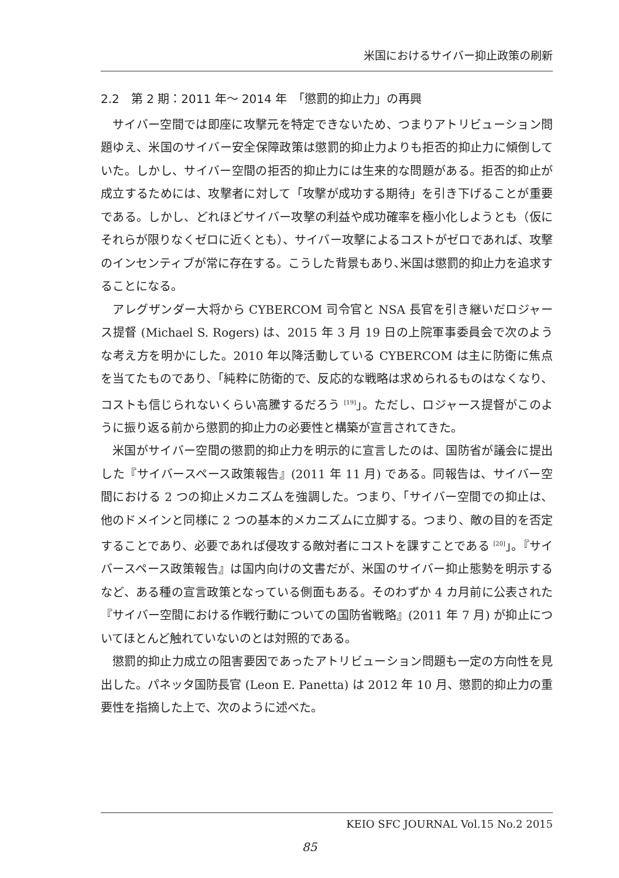米国におけるサイバー抑止政策の刷新
2.2　第 2 期：2011 年〜 2014 年　「懲罰的抑止力」の再興
サイバー空間では即座に攻撃元を特定できないため、つまりアトリビューション問題ゆえ、米国のサイバー安全保障政策は懲罰的抑止力よりも拒否的抑止力に傾倒していた。しかし、サイバー空間の拒否的抑止力には生来的な問題がある。拒否的抑止が成立するためには、攻撃者に対して「攻撃が成功する期待」を引き下げることが重要である。しかし、どれほどサイバー攻撃の利益や成功確率を極小化しようとも（仮にそれらが限りなくゼロに近くとも）、サイバー攻撃によるコストがゼロであれば、攻撃のインセンティブが常に存在する。こうした背景もあり､米国は懲罰的抑止力を追求することになる。
アレグザンダー大将から CYBERCOM 司令官と NSA 長官を引き継いだロジャース提督 (Michael S. Rogers) は、2015 年 3 月 19 日の上院軍事委員会で次のような考え方を明かにした。2010 年以降活動している CYBERCOM は主に防衛に焦点を当てたものであり、「純粋に防衛的で、反応的な戦略は求められるものはなくなり、コストも信じられないくらい高騰するだろう <sup>[19]</sup>」。ただし、ロジャース提督がこのように振り返る前から懲罰的抑止力の必要性と構築が宣言されてきた。
米国がサイバー空間の懲罰的抑止力を明示的に宣言したのは、国防省が議会に提出した『サイバースペース政策報告』(2011 年 11 月) である。同報告は、サイバー空間における 2 つの抑止メカニズムを強調した。つまり、「サイバー空間での抑止は、他のドメインと同様に 2 つの基本的メカニズムに立脚する。つまり、敵の目的を否定することであり、必要であれば侵攻する敵対者にコストを課すことである <sup>[20]</sup>」。『サイバースペース政策報告』は国内向けの文書だが、米国のサイバー抑止態勢を明示するなど、ある種の宣言政策となっている側面もある。そのわずか 4 カ月前に公表された『サイバー空間における作戦行動についての国防省戦略』(2011 年 7 月) が抑止についてほとんど触れていないのとは対照的である。
懲罰的抑止力成立の阻害要因であったアトリビューション問題も一定の方向性を見出した。パネッタ国防長官 (Leon E. Panetta) は 2012 年 10 月、懲罰的抑止力の重要性を指摘した上で、次のように述べた。
KEIO SFC JOURNAL Vol.15 No.2 2015
85